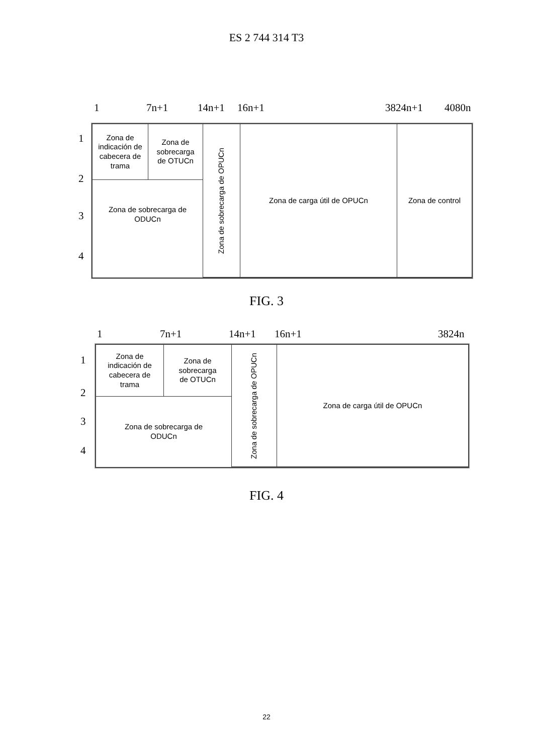ES 2 744 314 T3
1 7n+1 14n+1 16n+1 3824n+1 4080n
1
2
3
4
Zona de
indicación de
cabecera de
trama
Zona de
sobrecarga
de OTUCn
Zona de sobrecarga de OPUCn
Zona de carga útil de OPUCn
Zona de control
Zona de sobrecarga de
ODUCn
FIG. 3
1 7n+1 14n+1 16n+1 3824n
1
2
3
4
Zona de
indicación de
cabecera de
trama
Zona de
sobrecarga
de OTUCn
Zona de sobrecarga de OPUCn
Zona de carga útil de OPUCn
Zona de sobrecarga de
ODUCn
FIG. 4
22